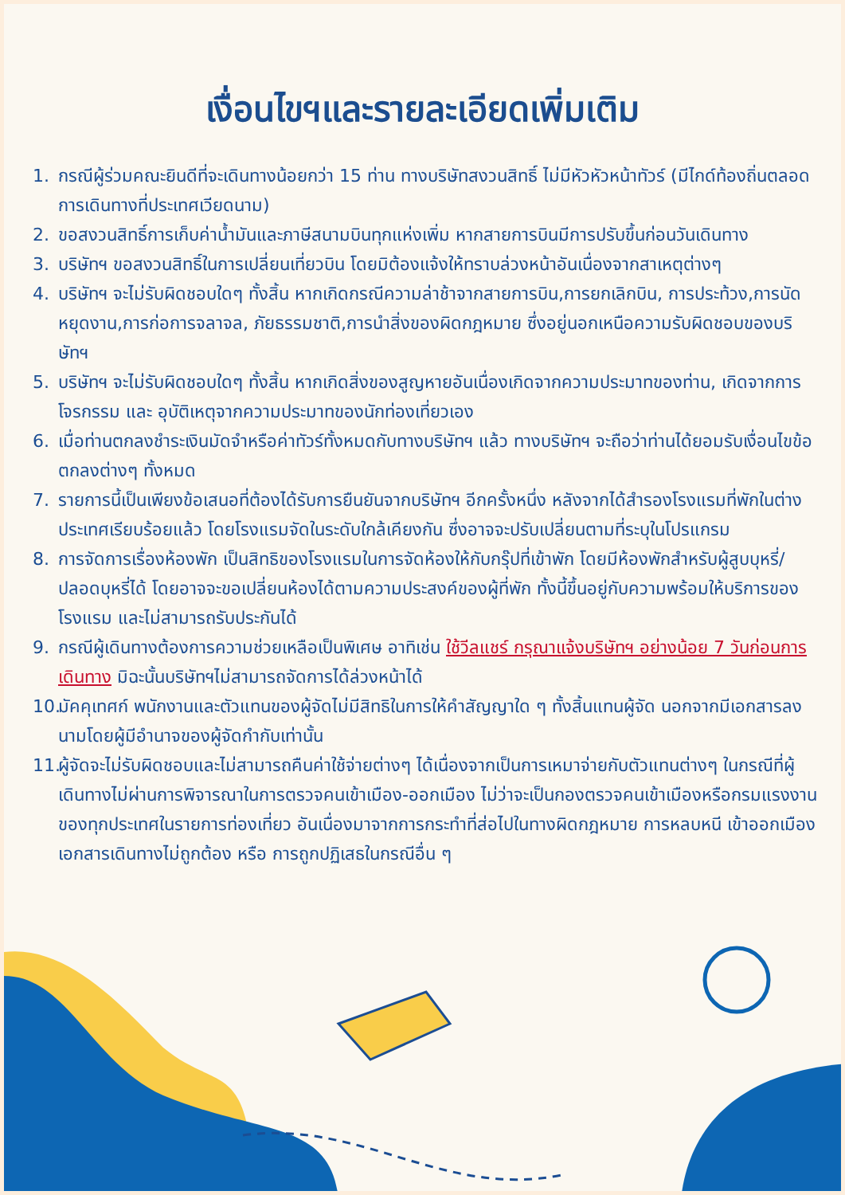เงื่อนไขฯและรายละเอียดเพิ่มเติม
1. กรณีผู้ร่วมคณะยินดีที่จะเดินทางน้อยกว่า 15 ท่าน ทางบริษัทสงวนสิทธิ์ ไม่มีหัวหัวหน้าทัวร์ (มีไกด์ท้องถิ่นตลอดการเดินทางที่ประเทศเวียดนาม)
2. ขอสงวนสิทธิ์การเก็บค่าน้ำมันและภาษีสนามบินทุกแห่งเพิ่ม หากสายการบินมีการปรับขึ้นก่อนวันเดินทาง
3. บริษัทฯ ขอสงวนสิทธิ์ในการเปลี่ยนเที่ยวบิน โดยมิต้องแจ้งให้ทราบล่วงหน้าอันเนื่องจากสาเหตุต่างๆ
4. บริษัทฯ จะไม่รับผิดชอบใดๆ ทั้งสิ้น หากเกิดกรณีความล่าช้าจากสายการบิน,การยกเลิกบิน, การประท้วง,การนัดหยุดงาน,การก่อการจลาจล, ภัยธรรมชาติ,การนำสิ่งของผิดกฎหมาย ซึ่งอยู่นอกเหนือความรับผิดชอบของบริษัทฯ
5. บริษัทฯ จะไม่รับผิดชอบใดๆ ทั้งสิ้น หากเกิดสิ่งของสูญหายอันเนื่องเกิดจากความประมาทของท่าน, เกิดจากการโจรกรรม และ อุบัติเหตุจากความประมาทของนักท่องเที่ยวเอง
6. เมื่อท่านตกลงชำระเงินมัดจำหรือค่าทัวร์ทั้งหมดกับทางบริษัทฯ แล้ว ทางบริษัทฯ จะถือว่าท่านได้ยอมรับเงื่อนไขข้อตกลงต่างๆ ทั้งหมด
7. รายการนี้เป็นเพียงข้อเสนอที่ต้องได้รับการยืนยันจากบริษัทฯ อีกครั้งหนึ่ง หลังจากได้สำรองโรงแรมที่พักในต่างประเทศเรียบร้อยแล้ว โดยโรงแรมจัดในระดับใกล้เคียงกัน ซึ่งอาจจะปรับเปลี่ยนตามที่ระบุในโปรแกรม
8. การจัดการเรื่องห้องพัก เป็นสิทธิของโรงแรมในการจัดห้องให้กับกรุ๊ปที่เข้าพัก โดยมีห้องพักสำหรับผู้สูบบุหรี่/ปลอดบุหรี่ได้ โดยอาจจะขอเปลี่ยนห้องได้ตามความประสงค์ของผู้ที่พัก ทั้งนี้ขึ้นอยู่กับความพร้อมให้บริการของโรงแรม และไม่สามารถรับประกันได้
9. กรณีผู้เดินทางต้องการความช่วยเหลือเป็นพิเศษ อาทิเช่น ใช้วีลแชร์ กรุณาแจ้งบริษัทฯ อย่างน้อย 7 วันก่อนการเดินทาง มิฉะนั้นบริษัทฯไม่สามารถจัดการได้ล่วงหน้าได้
10. มัคคุเทศก์ พนักงานและตัวแทนของผู้จัดไม่มีสิทธิในการให้คำสัญญาใด ๆ ทั้งสิ้นแทนผู้จัด นอกจากมีเอกสารลงนามโดยผู้มีอำนาจของผู้จัดกำกับเท่านั้น
11. ผู้จัดจะไม่รับผิดชอบและไม่สามารถคืนค่าใช้จ่ายต่างๆ ได้เนื่องจากเป็นการเหมาจ่ายกับตัวแทนต่างๆ ในกรณีที่ผู้เดินทางไม่ผ่านการพิจารณาในการตรวจคนเข้าเมือง-ออกเมือง ไม่ว่าจะเป็นกองตรวจคนเข้าเมืองหรือกรมแรงงานของทุกประเทศในรายการท่องเที่ยว อันเนื่องมาจากการกระทำที่ส่อไปในทางผิดกฎหมาย การหลบหนี เข้าออกเมือง เอกสารเดินทางไม่ถูกต้อง หรือ การถูกปฏิเสธในกรณีอื่น ๆ